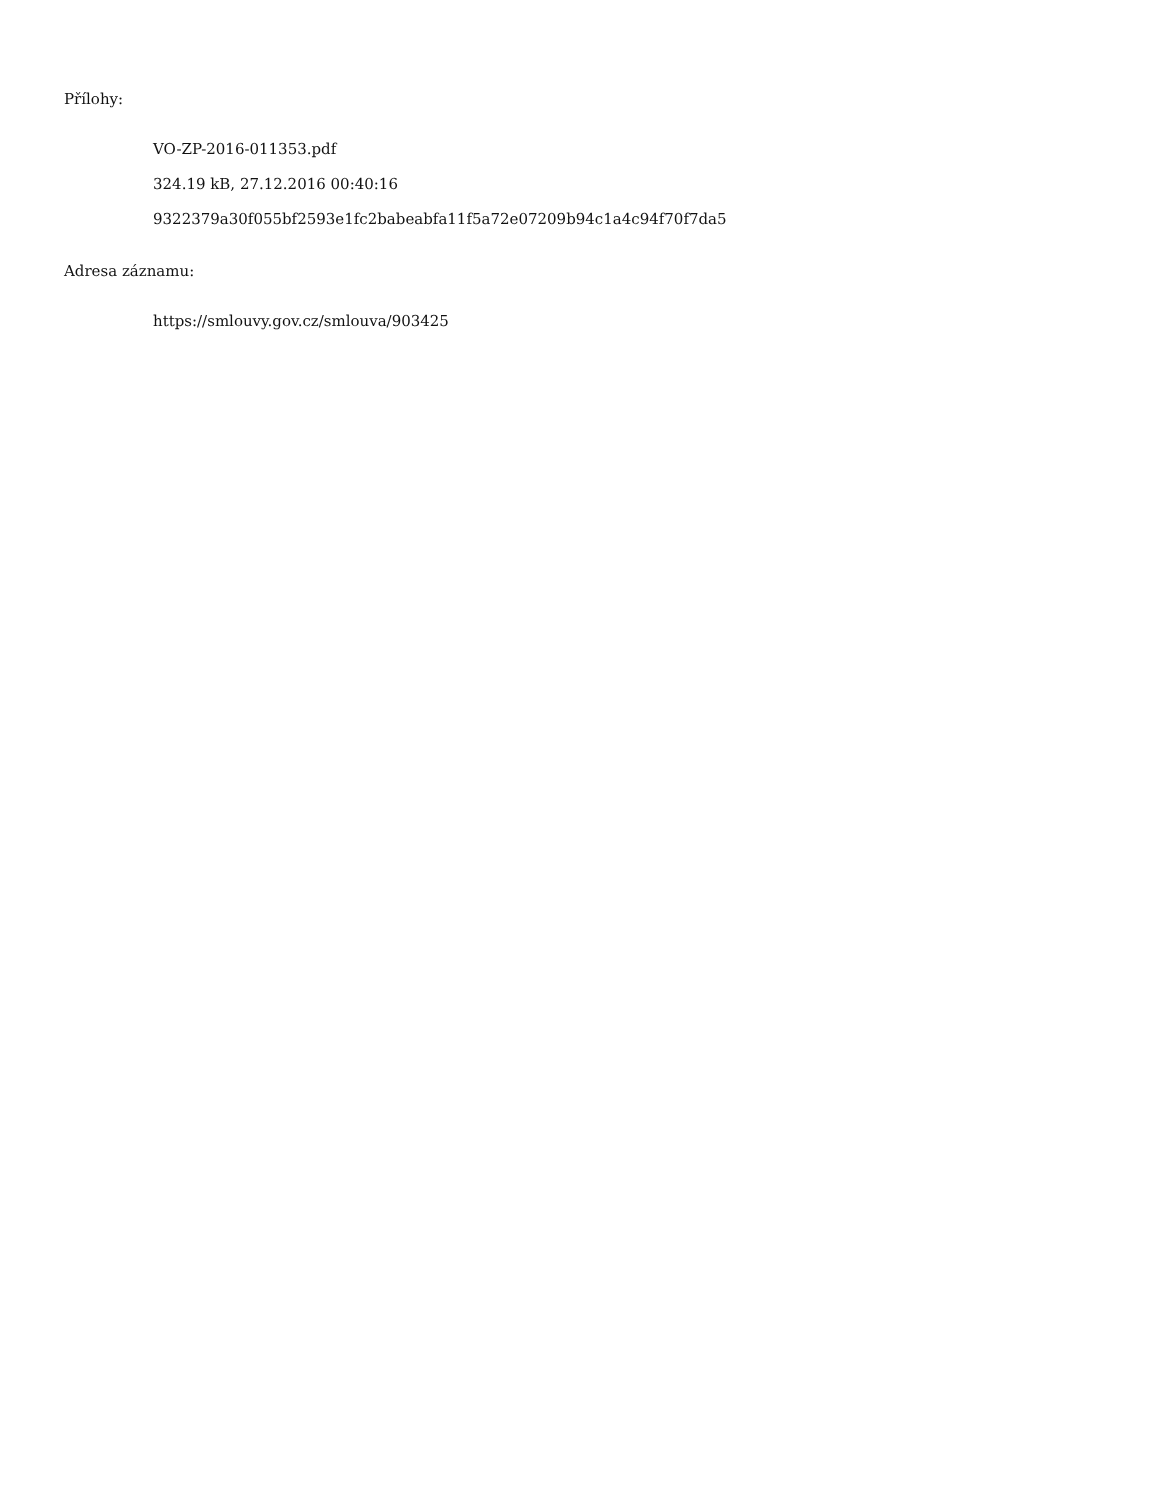Přílohy:
VO-ZP-2016-011353.pdf
324.19 kB, 27.12.2016 00:40:16
9322379a30f055bf2593e1fc2babeabfa11f5a72e07209b94c1a4c94f70f7da5
Adresa záznamu:
https://smlouvy.gov.cz/smlouva/903425